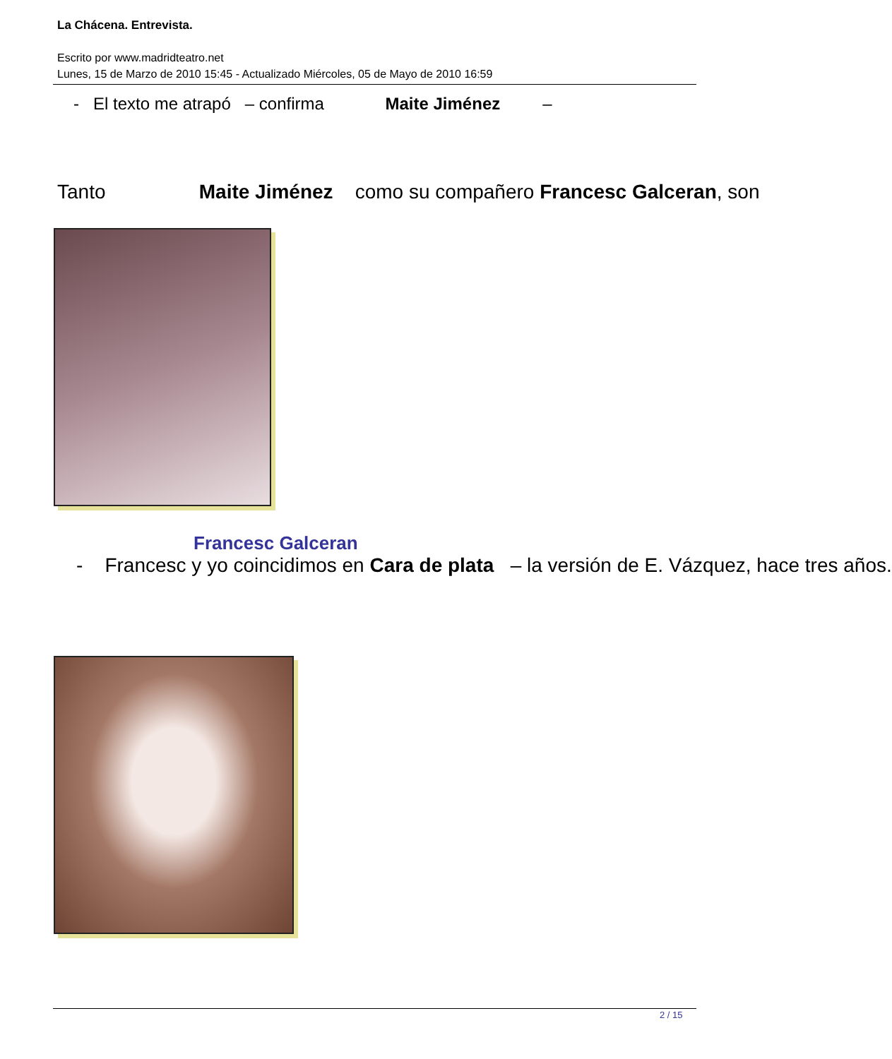La Chácena. Entrevista.
Escrito por www.madridteatro.net
Lunes, 15 de Marzo de 2010 15:45 - Actualizado Miércoles, 05 de Mayo de 2010 16:59
- El texto me atrapó – confirma Maite Jiménez –
Tanto Maite Jiménez como su compañero Francesc Galceran, son
Francesc Galceran
- Francesc y yo coincidimos en Cara de plata – la versión de E. Vázquez, hace tres años.
2 / 15